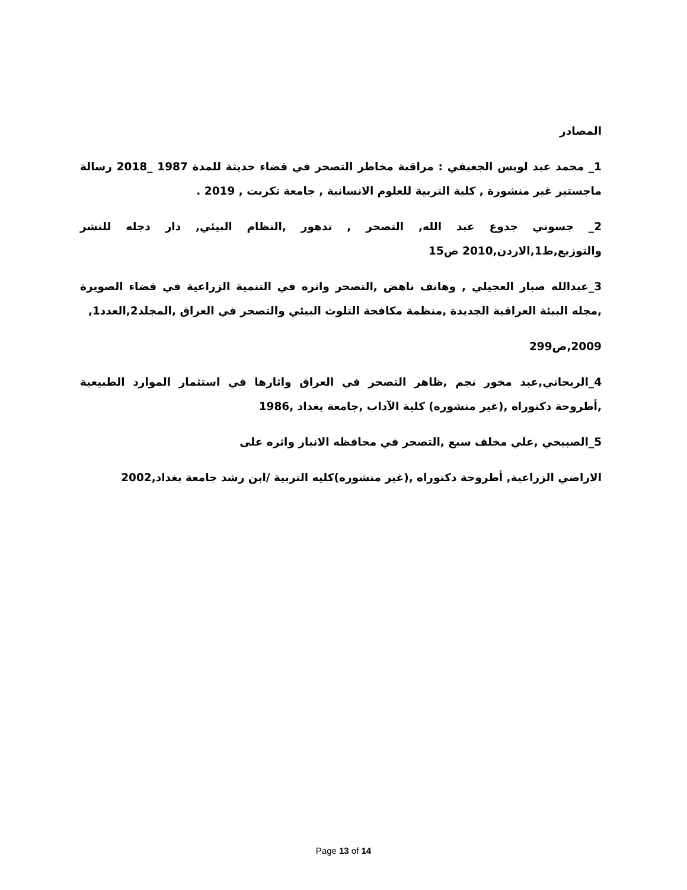المصادر
1_ محمد عبد لويس الجغيفي : مراقبة مخاطر التصحر في قضاء حديثة للمدة 1987 _2018 رسالة ماجستير غير منشورة , كلية التربية للعلوم الانسانية , جامعة تكريت , 2019 .
2_ جسوني جدوع عبد الله, التصحر , تدهور ,النظام البيئي, دار دجله للنشر والتوزيع,ط1,الاردن,2010 ص15
3_عبدالله صبار العجيلي , وهاتف ناهض ,التصحر واثره في التنمية الزراعية في قضاء الصويرة ,مجله البيئة العراقية الجديدة ,منظمة مكافحة التلوث البيئي والتصحر في العراق ,المجلد2,العدد1,
2009,ص299
4_الريحاني,عبد مخور نجم ,ظاهر التصحر في العراق واثارها في استثمار الموارد الطبيعية ,أطروحة دكتوراه ,(غير منشوره) كلية الآداب ,جامعة بغداد ,1986
5_الصبيحي ,علي مخلف سبع ,التصحر في محافظه الانبار واثره على
الاراضي الزراعية, أطروحة دكتوراه ,(غير منشوره)كليه التربية /ابن رشد جامعة بغداد,2002
Page 13 of 14